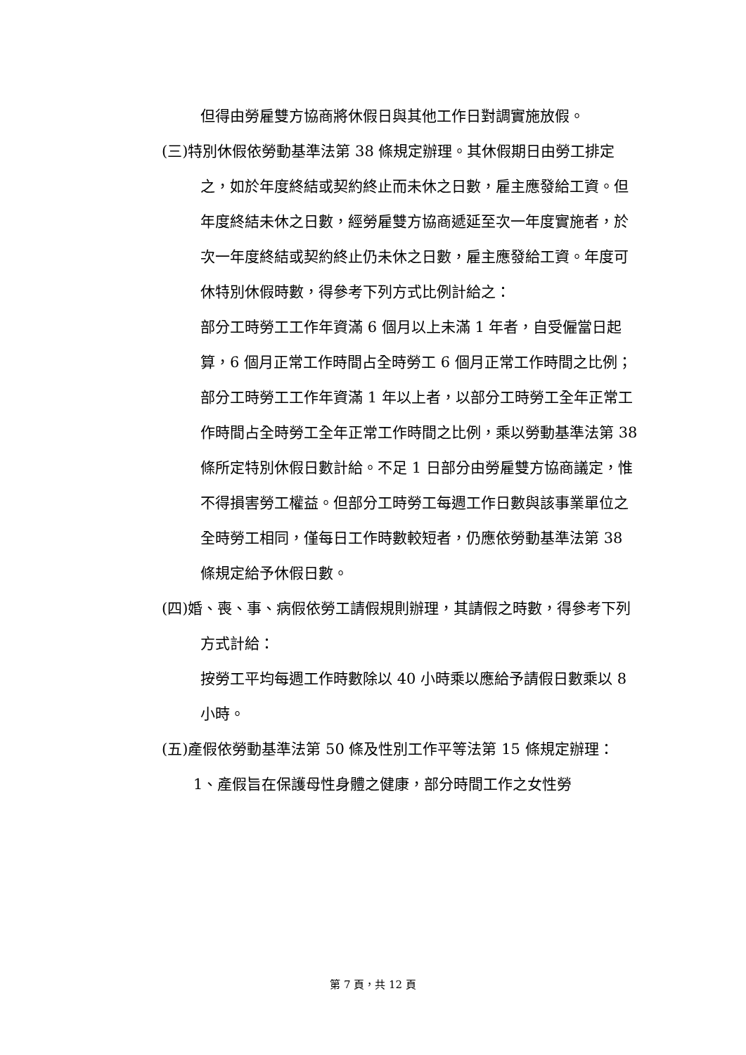但得由勞雇雙方協商將休假日與其他工作日對調實施放假。
(三)特別休假依勞動基準法第 38 條規定辦理。其休假期日由勞工排定之，如於年度終結或契約終止而未休之日數，雇主應發給工資。但年度終結未休之日數，經勞雇雙方協商遞延至次一年度實施者，於次一年度終結或契約終止仍未休之日數，雇主應發給工資。年度可休特別休假時數，得參考下列方式比例計給之：
部分工時勞工工作年資滿 6 個月以上未滿 1 年者，自受僱當日起算，6 個月正常工作時間占全時勞工 6 個月正常工作時間之比例；部分工時勞工工作年資滿 1 年以上者，以部分工時勞工全年正常工作時間占全時勞工全年正常工作時間之比例，乘以勞動基準法第 38 條所定特別休假日數計給。不足 1 日部分由勞雇雙方協商議定，惟不得損害勞工權益。但部分工時勞工每週工作日數與該事業單位之全時勞工相同，僅每日工作時數較短者，仍應依勞動基準法第 38 條規定給予休假日數。
(四)婚、喪、事、病假依勞工請假規則辦理，其請假之時數，得參考下列方式計給：
按勞工平均每週工作時數除以 40 小時乘以應給予請假日數乘以 8 小時。
(五)產假依勞動基準法第 50 條及性別工作平等法第 15 條規定辦理：
1、產假旨在保護母性身體之健康，部分時間工作之女性勞
第 7 頁，共 12 頁